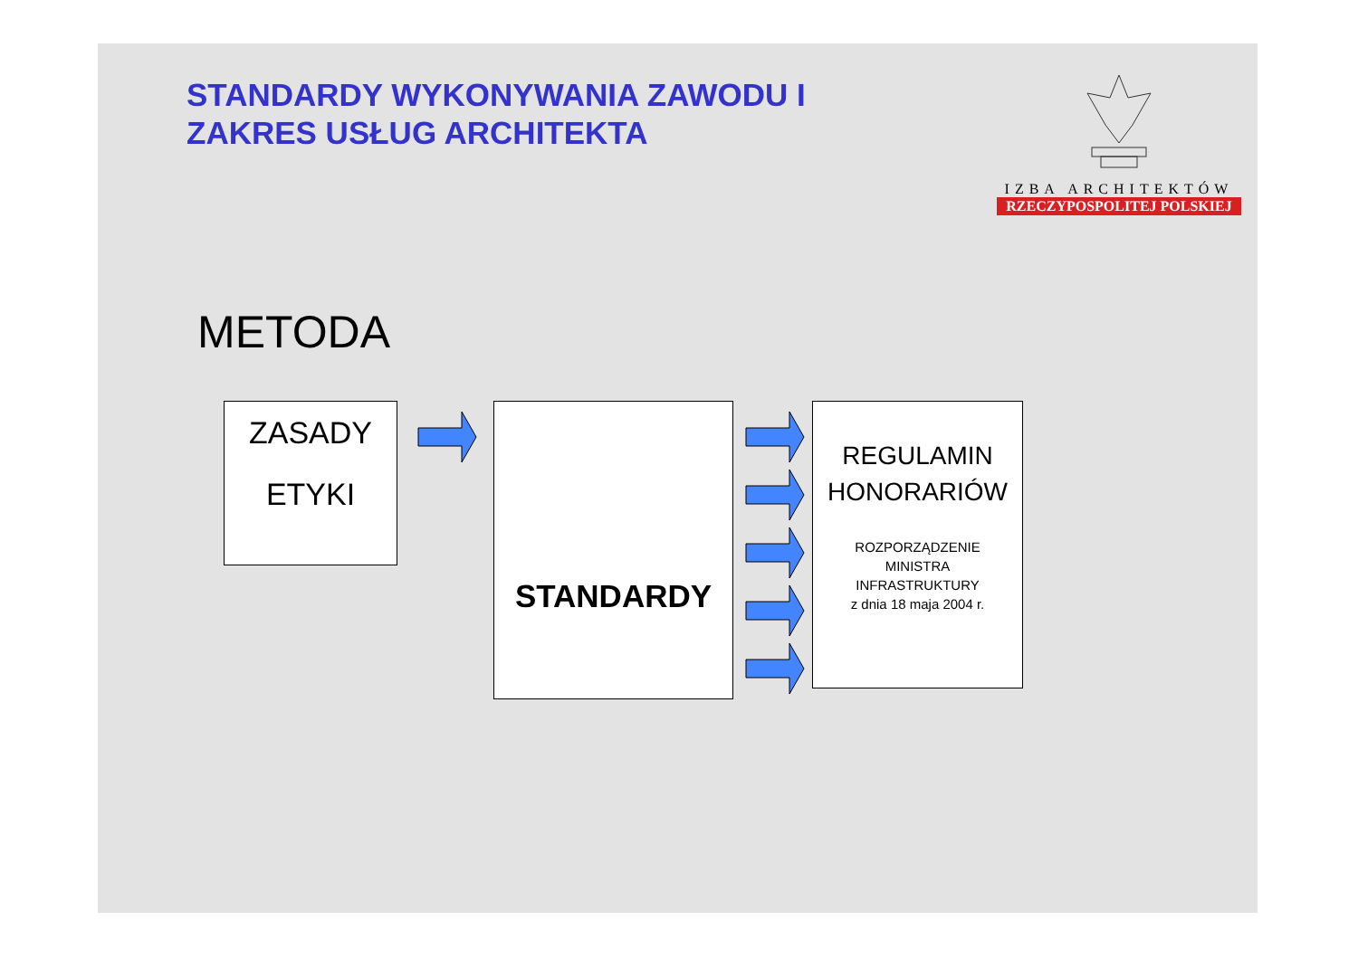STANDARDY WYKONYWANIA ZAWODU I
ZAKRES USŁUG ARCHITEKTA
IZBA ARCHITEKTÓW
RZECZYPOSPOLITEJ POLSKIEJ
METODA
ZASADY
ETYKI
STANDARDY
REGULAMIN
HONORARIÓW
ROZPORZĄDZENIE
MINISTRA
INFRASTRUKTURY
z dnia 18 maja 2004 r.